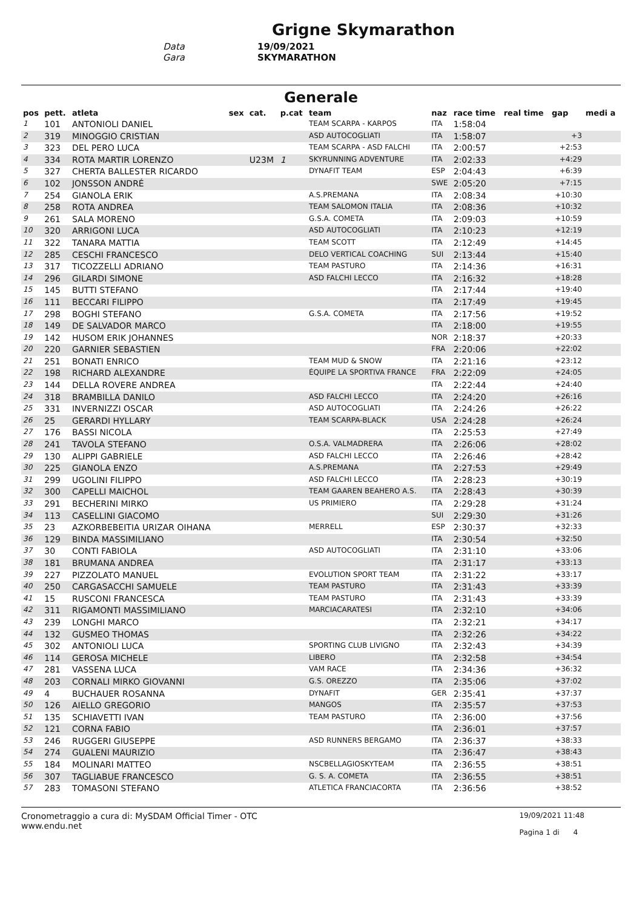Grigne Skymarathon
Data
19/09/2021
Gara
SKYMARATHON
Generale
| pos | pett. | atleta | sex | cat. | p.cat | team | naz | race time | real time | gap | medi a |
| --- | --- | --- | --- | --- | --- | --- | --- | --- | --- | --- | --- |
| 1 | 101 | ANTONIOLI DANIEL | | | | TEAM SCARPA - KARPOS | ITA | 1:58:04 | | | |
| 2 | 319 | MINOGGIO CRISTIAN | | | | ASD AUTOCOGLIATI | ITA | 1:58:07 | | +3 | |
| 3 | 323 | DEL PERO LUCA | | | | TEAM SCARPA - ASD FALCHI | ITA | 2:00:57 | | +2:53 | |
| 4 | 334 | ROTA MARTIR LORENZO | | U23M | 1 | SKYRUNNING ADVENTURE | ITA | 2:02:33 | | +4:29 | |
| 5 | 327 | CHERTA BALLESTER RICARDO | | | | DYNAFIT TEAM | ESP | 2:04:43 | | +6:39 | |
| 6 | 102 | JONSSON ANDRÉ | | | | | SWE | 2:05:20 | | +7:15 | |
| 7 | 254 | GIANOLA ERIK | | | | A.S.PREMANA | ITA | 2:08:34 | | +10:30 | |
| 8 | 258 | ROTA ANDREA | | | | TEAM SALOMON ITALIA | ITA | 2:08:36 | | +10:32 | |
| 9 | 261 | SALA MORENO | | | | G.S.A. COMETA | ITA | 2:09:03 | | +10:59 | |
| 10 | 320 | ARRIGONI LUCA | | | | ASD AUTOCOGLIATI | ITA | 2:10:23 | | +12:19 | |
| 11 | 322 | TANARA MATTIA | | | | TEAM SCOTT | ITA | 2:12:49 | | +14:45 | |
| 12 | 285 | CESCHI FRANCESCO | | | | DELO VERTICAL COACHING | SUI | 2:13:44 | | +15:40 | |
| 13 | 317 | TICOZZELLI ADRIANO | | | | TEAM PASTURO | ITA | 2:14:36 | | +16:31 | |
| 14 | 296 | GILARDI SIMONE | | | | ASD FALCHI LECCO | ITA | 2:16:32 | | +18:28 | |
| 15 | 145 | BUTTI STEFANO | | | | | ITA | 2:17:44 | | +19:40 | |
| 16 | 111 | BECCARI FILIPPO | | | | | ITA | 2:17:49 | | +19:45 | |
| 17 | 298 | BOGHI STEFANO | | | | G.S.A. COMETA | ITA | 2:17:56 | | +19:52 | |
| 18 | 149 | DE SALVADOR MARCO | | | | | ITA | 2:18:00 | | +19:55 | |
| 19 | 142 | HUSOM ERIK JOHANNES | | | | | NOR | 2:18:37 | | +20:33 | |
| 20 | 220 | GARNIER SEBASTIEN | | | | | FRA | 2:20:06 | | +22:02 | |
| 21 | 251 | BONATI ENRICO | | | | TEAM MUD & SNOW | ITA | 2:21:16 | | +23:12 | |
| 22 | 198 | RICHARD ALEXANDRE | | | | ÉQUIPE LA SPORTIVA FRANCE | FRA | 2:22:09 | | +24:05 | |
| 23 | 144 | DELLA ROVERE ANDREA | | | | | ITA | 2:22:44 | | +24:40 | |
| 24 | 318 | BRAMBILLA DANILO | | | | ASD FALCHI LECCO | ITA | 2:24:20 | | +26:16 | |
| 25 | 331 | INVERNIZZI OSCAR | | | | ASD AUTOCOGLIATI | ITA | 2:24:26 | | +26:22 | |
| 26 | 25 | GERARDI HYLLARY | | | | TEAM SCARPA-BLACK | USA | 2:24:28 | | +26:24 | |
| 27 | 176 | BASSI NICOLA | | | | | ITA | 2:25:53 | | +27:49 | |
| 28 | 241 | TAVOLA STEFANO | | | | O.S.A. VALMADRERA | ITA | 2:26:06 | | +28:02 | |
| 29 | 130 | ALIPPI GABRIELE | | | | ASD FALCHI LECCO | ITA | 2:26:46 | | +28:42 | |
| 30 | 225 | GIANOLA ENZO | | | | A.S.PREMANA | ITA | 2:27:53 | | +29:49 | |
| 31 | 299 | UGOLINI FILIPPO | | | | ASD FALCHI LECCO | ITA | 2:28:23 | | +30:19 | |
| 32 | 300 | CAPELLI MAICHOL | | | | TEAM GAAREN BEAHERO A.S. | ITA | 2:28:43 | | +30:39 | |
| 33 | 291 | BECHERINI MIRKO | | | | US PRIMIERO | ITA | 2:29:28 | | +31:24 | |
| 34 | 113 | CASELLINI GIACOMO | | | | | SUI | 2:29:30 | | +31:26 | |
| 35 | 23 | AZKORBEBEITIA URIZAR OIHANA | | | | MERRELL | ESP | 2:30:37 | | +32:33 | |
| 36 | 129 | BINDA MASSIMILIANO | | | | | ITA | 2:30:54 | | +32:50 | |
| 37 | 30 | CONTI FABIOLA | | | | ASD AUTOCOGLIATI | ITA | 2:31:10 | | +33:06 | |
| 38 | 181 | BRUMANA ANDREA | | | | | ITA | 2:31:17 | | +33:13 | |
| 39 | 227 | PIZZOLATO MANUEL | | | | EVOLUTION SPORT TEAM | ITA | 2:31:22 | | +33:17 | |
| 40 | 250 | CARGASACCHI SAMUELE | | | | TEAM PASTURO | ITA | 2:31:43 | | +33:39 | |
| 41 | 15 | RUSCONI FRANCESCA | | | | TEAM PASTURO | ITA | 2:31:43 | | +33:39 | |
| 42 | 311 | RIGAMONTI MASSIMILIANO | | | | MARCIACARATESI | ITA | 2:32:10 | | +34:06 | |
| 43 | 239 | LONGHI MARCO | | | | | ITA | 2:32:21 | | +34:17 | |
| 44 | 132 | GUSMEO THOMAS | | | | | ITA | 2:32:26 | | +34:22 | |
| 45 | 302 | ANTONIOLI LUCA | | | | SPORTING CLUB LIVIGNO | ITA | 2:32:43 | | +34:39 | |
| 46 | 114 | GEROSA MICHELE | | | | LIBERO | ITA | 2:32:58 | | +34:54 | |
| 47 | 281 | VASSENA LUCA | | | | VAM RACE | ITA | 2:34:36 | | +36:32 | |
| 48 | 203 | CORNALI MIRKO GIOVANNI | | | | G.S. OREZZO | ITA | 2:35:06 | | +37:02 | |
| 49 | 4 | BUCHAUER ROSANNA | | | | DYNAFIT | GER | 2:35:41 | | +37:37 | |
| 50 | 126 | AIELLO GREGORIO | | | | MANGOS | ITA | 2:35:57 | | +37:53 | |
| 51 | 135 | SCHIAVETTI IVAN | | | | TEAM PASTURO | ITA | 2:36:00 | | +37:56 | |
| 52 | 121 | CORNA FABIO | | | | | ITA | 2:36:01 | | +37:57 | |
| 53 | 246 | RUGGERI GIUSEPPE | | | | ASD RUNNERS BERGAMO | ITA | 2:36:37 | | +38:33 | |
| 54 | 274 | GUALENI MAURIZIO | | | | | ITA | 2:36:47 | | +38:43 | |
| 55 | 184 | MOLINARI MATTEO | | | | NSCBELLAGIOSKYTEAM | ITA | 2:36:55 | | +38:51 | |
| 56 | 307 | TAGLIABUE FRANCESCO | | | | G. S. A. COMETA | ITA | 2:36:55 | | +38:51 | |
| 57 | 283 | TOMASONI STEFANO | | | | ATLETICA FRANCIACORTA | ITA | 2:36:56 | | +38:52 | |
Cronometraggio a cura di: MySDAM Official Timer - OTC
www.endu.net
19/09/2021 11:48
Pagina 1 di 4